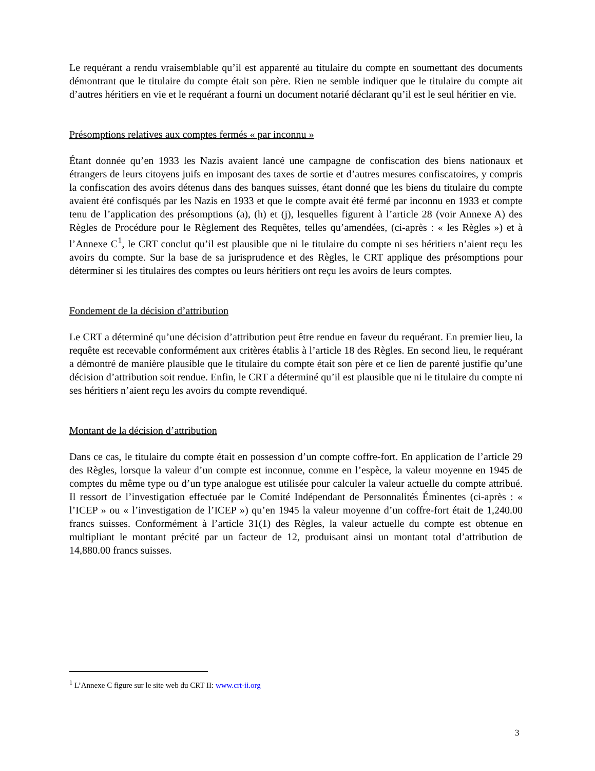Le requérant a rendu vraisemblable qu’il est apparenté au titulaire du compte en soumettant des documents démontrant que le titulaire du compte était son père. Rien ne semble indiquer que le titulaire du compte ait d’autres héritiers en vie et le requérant a fourni un document notarié déclarant qu’il est le seul héritier en vie.
Présomptions relatives aux comptes fermés « par inconnu »
Étant donnée qu’en 1933 les Nazis avaient lancé une campagne de confiscation des biens nationaux et étrangers de leurs citoyens juifs en imposant des taxes de sortie et d’autres mesures confiscatoires, y compris la confiscation des avoirs détenus dans des banques suisses, étant donné que les biens du titulaire du compte avaient été confisqués par les Nazis en 1933 et que le compte avait été fermé par inconnu en 1933 et compte tenu de l’application des présomptions (a), (h) et (j), lesquelles figurent à l’article 28 (voir Annexe A) des Règles de Procédure pour le Règlement des Requêtes, telles qu’amendées, (ci-après : « les Règles ») et à l’Annexe C<sup>1</sup>, le CRT conclut qu’il est plausible que ni le titulaire du compte ni ses héritiers n’aient reçu les avoirs du compte. Sur la base de sa jurisprudence et des Règles, le CRT applique des présomptions pour déterminer si les titulaires des comptes ou leurs héritiers ont reçu les avoirs de leurs comptes.
Fondement de la décision d’attribution
Le CRT a déterminé qu’une décision d’attribution peut être rendue en faveur du requérant. En premier lieu, la requête est recevable conformément aux critères établis à l’article 18 des Règles. En second lieu, le requérant a démontré de manière plausible que le titulaire du compte était son père et ce lien de parenté justifie qu’une décision d’attribution soit rendue. Enfin, le CRT a déterminé qu’il est plausible que ni le titulaire du compte ni ses héritiers n’aient reçu les avoirs du compte revendiqué.
Montant de la décision d’attribution
Dans ce cas, le titulaire du compte était en possession d’un compte coffre-fort. En application de l’article 29 des Règles, lorsque la valeur d’un compte est inconnue, comme en l’espèce, la valeur moyenne en 1945 de comptes du même type ou d’un type analogue est utilisée pour calculer la valeur actuelle du compte attribué. Il ressort de l’investigation effectuée par le Comité Indépendant de Personnalités Éminentes (ci-après : « l’ICEP » ou « l’investigation de l’ICEP ») qu’en 1945 la valeur moyenne d’un coffre-fort était de 1,240.00 francs suisses. Conformément à l’article 31(1) des Règles, la valeur actuelle du compte est obtenue en multipliant le montant précité par un facteur de 12, produisant ainsi un montant total d’attribution de 14,880.00 francs suisses.
<sup>1</sup> L’Annexe C figure sur le site web du CRT II: www.crt-ii.org
3